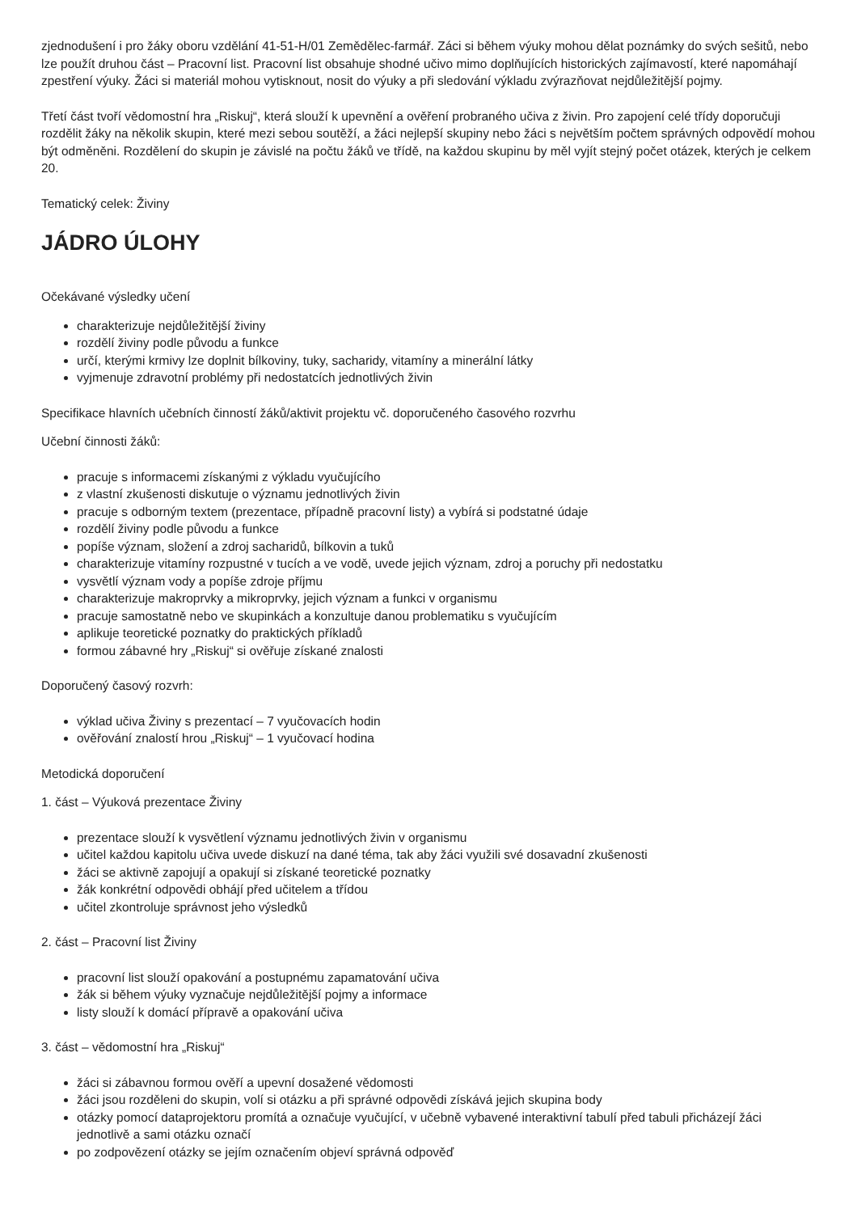zjednodušení i pro žáky oboru vzdělání 41-51-H/01 Zemědělec-farmář. Záci si během výuky mohou dělat poznámky do svých sešitů, nebo lze použít druhou část – Pracovní list. Pracovní list obsahuje shodné učivo mimo doplňujících historických zajímavostí, které napomáhají zpestření výuky. Žáci si materiál mohou vytisknout, nosit do výuky a při sledování výkladu zvýrazňovat nejdůležitější pojmy.
Třetí část tvoří vědomostní hra „Riskuj“, která slouží k upevnění a ověření probraného učiva z živin. Pro zapojení celé třídy doporučuji rozdělit žáky na několik skupin, které mezi sebou soutěží, a žáci nejlepší skupiny nebo žáci s největším počtem správných odpovědí mohou být odměněni. Rozdělení do skupin je závislé na počtu žáků ve třídě, na každou skupinu by měl vyjít stejný počet otázek, kterých je celkem 20.
Tematický celek: Živiny
JÁDRO ÚLOHY
Očekávané výsledky učení
charakterizuje nejdůležitější živiny
rozdělí živiny podle původu a funkce
určí, kterými krmivy lze doplnit bílkoviny, tuky, sacharidy, vitamíny a minerální látky
vyjmenuje zdravotní problémy při nedostatcích jednotlivých živin
Specifikace hlavních učebních činností žáků/aktivit projektu vč. doporučeného časového rozvrhu
Učební činnosti žáků:
pracuje s informacemi získanými z výkladu vyučujícího
z vlastní zkušenosti diskutuje o významu jednotlivých živin
pracuje s odborným textem (prezentace, případně pracovní listy) a vybírá si podstatné údaje
rozdělí živiny podle původu a funkce
popíše význam, složení a zdroj sacharidů, bílkovin a tuků
charakterizuje vitamíny rozpustné v tucích a ve vodě, uvede jejich význam, zdroj a poruchy při nedostatku
vysvětlí význam vody a popíše zdroje příjmu
charakterizuje makroprvky a mikroprvky, jejich význam a funkci v organismu
pracuje samostatně nebo ve skupinkách a konzultuje danou problematiku s vyučujícím
aplikuje teoretické poznatky do praktických příkladů
formou zábavné hry „Riskuj“ si ověřuje získané znalosti
Doporučený časový rozvrh:
výklad učiva Živiny s prezentací – 7 vyučovacích hodin
ověřování znalostí hrou „Riskuj“ – 1 vyučovací hodina
Metodická doporučení
1. část – Výuková prezentace Živiny
prezentace slouží k vysvětlení významu jednotlivých živin v organismu
učitel každou kapitolu učiva uvede diskuzí na dané téma, tak aby žáci využili své dosavadní zkušenosti
žáci se aktivně zapojují a opakují si získané teoretické poznatky
žák konkrétní odpovědi obhájí před učitelem a třídou
učitel zkontroluje správnost jeho výsledků
2. část – Pracovní list Živiny
pracovní list slouží opakování a postupnému zapamatování učiva
žák si během výuky vyznačuje nejdůležitější pojmy a informace
listy slouží k domácí přípravě a opakování učiva
3. část – vědomostní hra „Riskuj“
žáci si zábavnou formou ověří a upevní dosažené vědomosti
žáci jsou rozděleni do skupin, volí si otázku a při správné odpovědi získává jejich skupina body
otázky pomocí dataprojektoru promítá a označuje vyučující, v učebně vybavené interaktivní tabulí před tabuli přicházejí žáci jednotlivě a sami otázku označí
po zodpovězení otázky se jejím označením objeví správná odpověď